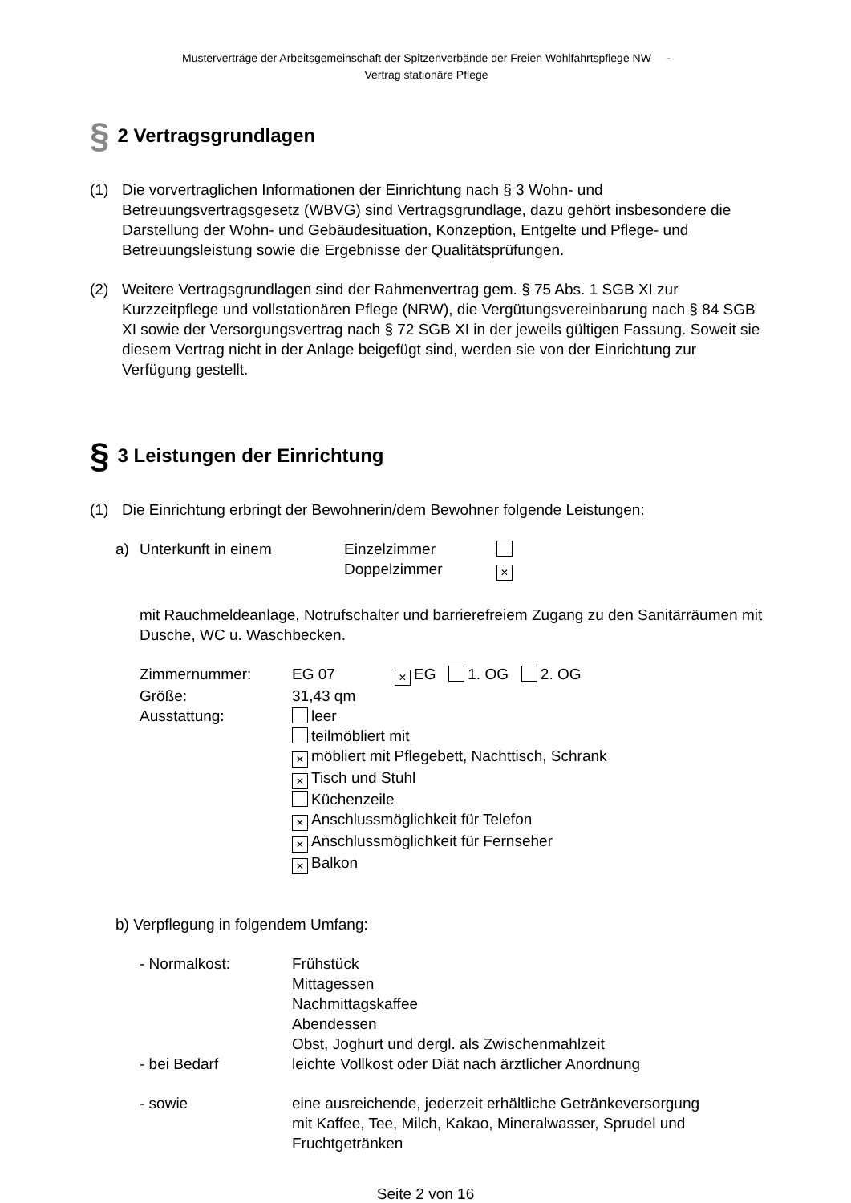Musterverträge der Arbeitsgemeinschaft der Spitzenverbände der Freien Wohlfahrtspflege NW -
Vertrag stationäre Pflege
§ 2 Vertragsgrundlagen
(1) Die vorvertraglichen Informationen der Einrichtung nach § 3 Wohn- und Betreuungsvertragsgesetz (WBVG) sind Vertragsgrundlage, dazu gehört insbesondere die Darstellung der Wohn- und Gebäudesituation, Konzeption, Entgelte und Pflege- und Betreuungsleistung sowie die Ergebnisse der Qualitätsprüfungen.
(2) Weitere Vertragsgrundlagen sind der Rahmenvertrag gem. § 75 Abs. 1 SGB XI zur Kurzzeitpflege und vollstationären Pflege (NRW), die Vergütungsvereinbarung nach § 84 SGB XI sowie der Versorgungsvertrag nach § 72 SGB XI in der jeweils gültigen Fassung. Soweit sie diesem Vertrag nicht in der Anlage beigefügt sind, werden sie von der Einrichtung zur Verfügung gestellt.
§ 3 Leistungen der Einrichtung
(1) Die Einrichtung erbringt der Bewohnerin/dem Bewohner folgende Leistungen:
| a) | Unterkunft in einem | Einzelzimmer Doppelzimmer | × |
mit Rauchmeldeanlage, Notrufschalter und barrierefreiem Zugang zu den Sanitärräumen mit Dusche, WC u. Waschbecken.
| Zimmernummer: | EG 07 × EG 1. OG 2. OG |
| Größe: | 31,43 qm |
| Ausstattung: | leer teilmöbliert mit × möbliert mit Pflegebett, Nachttisch, Schrank × Tisch und Stuhl Küchenzeile × Anschlussmöglichkeit für Telefon × Anschlussmöglichkeit für Fernseher × Balkon |
b) Verpflegung in folgendem Umfang:
| - Normalkost: | Frühstück Mittagessen Nachmittagskaffee Abendessen Obst, Joghurt und dergl. als Zwischenmahlzeit |
| - bei Bedarf | leichte Vollkost oder Diät nach ärztlicher Anordnung |
| - sowie | eine ausreichende, jederzeit erhältliche Getränkeversorgung mit Kaffee, Tee, Milch, Kakao, Mineralwasser, Sprudel und Fruchtgetränken |
Seite 2 von 16